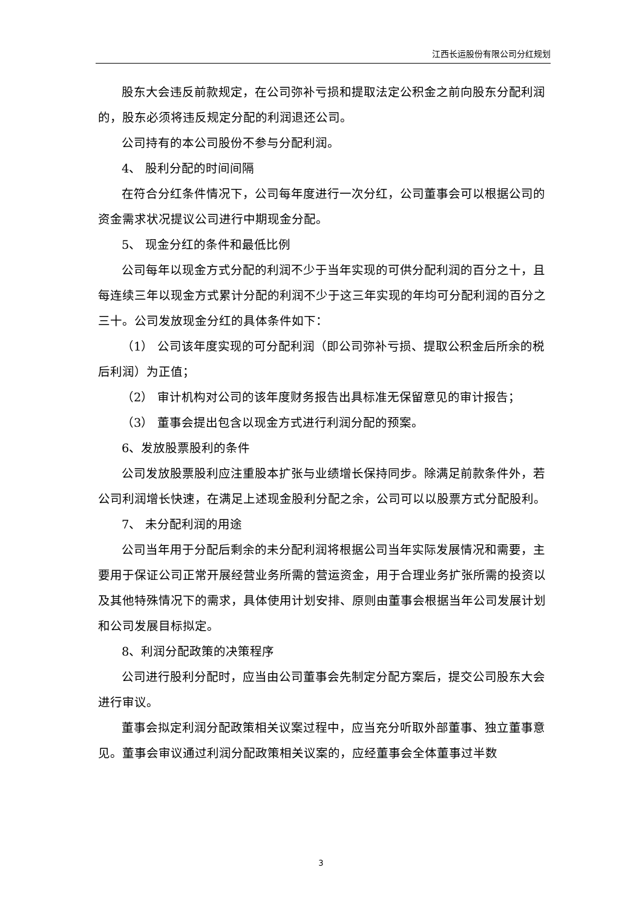江西长运股份有限公司分红规划
股东大会违反前款规定，在公司弥补亏损和提取法定公积金之前向股东分配利润的，股东必须将违反规定分配的利润退还公司。
公司持有的本公司股份不参与分配利润。
4、 股利分配的时间间隔
在符合分红条件情况下，公司每年度进行一次分红，公司董事会可以根据公司的资金需求状况提议公司进行中期现金分配。
5、 现金分红的条件和最低比例
公司每年以现金方式分配的利润不少于当年实现的可供分配利润的百分之十，且每连续三年以现金方式累计分配的利润不少于这三年实现的年均可分配利润的百分之三十。公司发放现金分红的具体条件如下：
（1） 公司该年度实现的可分配利润（即公司弥补亏损、提取公积金后所余的税后利润）为正值；
（2） 审计机构对公司的该年度财务报告出具标准无保留意见的审计报告；
（3） 董事会提出包含以现金方式进行利润分配的预案。
6、发放股票股利的条件
公司发放股票股利应注重股本扩张与业绩增长保持同步。除满足前款条件外，若公司利润增长快速，在满足上述现金股利分配之余，公司可以以股票方式分配股利。
7、 未分配利润的用途
公司当年用于分配后剩余的未分配利润将根据公司当年实际发展情况和需要，主要用于保证公司正常开展经营业务所需的营运资金，用于合理业务扩张所需的投资以及其他特殊情况下的需求，具体使用计划安排、原则由董事会根据当年公司发展计划和公司发展目标拟定。
8、利润分配政策的决策程序
公司进行股利分配时，应当由公司董事会先制定分配方案后，提交公司股东大会进行审议。
董事会拟定利润分配政策相关议案过程中，应当充分听取外部董事、独立董事意见。董事会审议通过利润分配政策相关议案的，应经董事会全体董事过半数
3